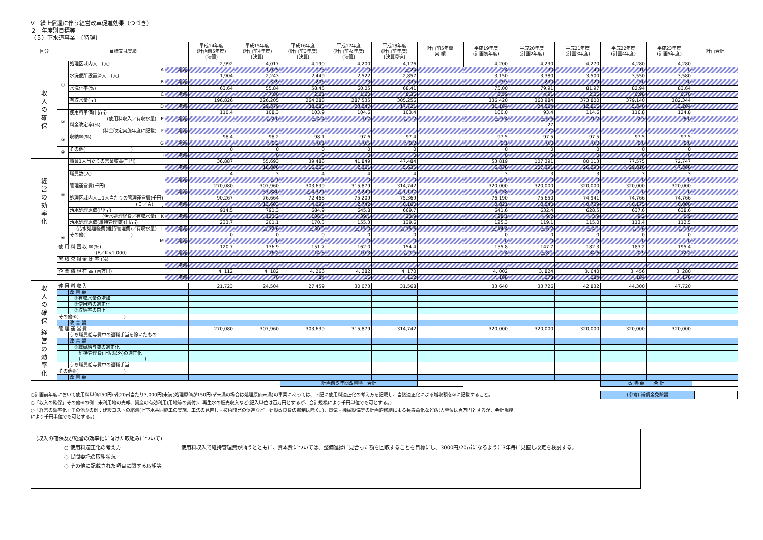Ⅴ　繰上償還に伴う経営改革促進効果（つづき）
２　年度別目標等
（５）下水道事業　〔特環〕
| 区分 | 目標又は実績 | | | 平成14年度 (計画前5年度) (決算) | 平成15年度 (計画前4年度) (決算) | 平成16年度 (計画前3年度) (決算) | 平成17年度 (計画前々年度) (決算) | 平成18年度 (計画前年度) (決算見込) | 計画前5年間 実 績 | 平成19年度 (計画初年度) | 平成20年度 (計画2年度) | 平成21年度 (計画3年度) | 平成22年度 (計画4年度) | 平成23年度 (計画5年度) | 計画合計 |
| --- | --- | --- | --- | --- | --- | --- | --- | --- | --- | --- | --- | --- | --- | --- | --- |
| 収 入 の 確 保 | ① | 処理区域内人口(人) | | 2,992 | 4,017 | 4,190 | 4,200 | 4,176 | | 4,200 | 4,230 | 4,270 | 4,280 | 4,280 | |
| | | A | 増減 | | 1,025 | 173 | 10 | △ 24 | | 24 | 30 | 40 | 10 | 0 | |
| | | 水洗便所設置済人口(人) | | 1,904 | 2,243 | 2,449 | 2,522 | 2,857 | | 3,150 | 3,380 | 3,500 | 3,550 | 3,580 | |
| | | B | 増減 | | 339 | 206 | 73 | 335 | | 293 | 230 | 120 | 50 | 30 | |
| | | 水洗化率(%) | | 63.64 | 55.84 | 58.45 | 60.05 | 68.41 | | 75.00 | 79.91 | 81.97 | 82.94 | 83.64 | |
| | | C | 増減 | | △ 7.80 | 2.61 | 1.60 | 8.36 | | 6.59 | 4.91 | 2.06 | 0.98 | 0.70 | |
| | | 有収水量(㎥) | | 196,826 | 226,205 | 264,288 | 287,535 | 305,256 | | 336,420 | 360,984 | 373,800 | 379,140 | 382,344 | |
| | | D | 増減 | | 29,379 | 38,083 | 23,247 | 17,721 | | 31,164 | 24,564 | 12,816 | 5,340 | 3,204 | |
| | ② | 使用料単価(円/㎥) | | 110.4 | 108.3 | 103.9 | 104.6 | 103.4 | | 100.0 | 93.4 | 114.6 | 116.8 | 124.8 | |
| | | (使用料収入／有収水量) E | 増減 | | △ 2.0 | △ 4.4 | 0.7 | △ 1.2 | | △ 3.4 | △ 6.6 | 21.2 | 2.3 | 8.0 | |
| | | 料金改定率(%) | | — | — | — | — | — | | — | 27 | — | — | — | |
| | | (料金改定実施年度に記載) F | 増減 | — | — | — | — | — | | — | 27 | — | — | — | |
| | ③ | 収納率(%) | | 98.4 | 98.2 | 98.1 | 97.6 | 97.4 | | 97.5 | 97.5 | 97.5 | 97.5 | 97.5 | |
| | | G | 増減 | | △ 0.2 | △ 0.1 | △ 0.5 | △ 0.2 | | 0.1 | 0.0 | 0.0 | 0.0 | 0.0 | |
| | ④ | その他( ) | | 0 | 0 | 0 | 0 | 0 | | 0 | 0 | 0 | 0 | 0 | |
| | | H | 増減 | | 0 | 0 | 0 | 0 | | 0 | 0 | 0 | 0 | 0 | |
| 経 営 の 効 率 化 | ⑤ | 職員1人当たりの営業収益(千円) | | 36,887 | 55,693 | 39,488 | 41,849 | 47,484 | | 53,819 | 107,391 | 80,113 | 77,575 | 72,747 | |
| | | | 増減 | | 18,806 | △ 16,205 | 2,361 | 5,635 | | 6,336 | 107,391 | 26,293 | △ 29,816 | △ 7,366 | |
| | | 職員数(人) | | 4 | 3 | 4 | 4 | 4 | | 3 | 3 | 3 | 3 | 3 | |
| | | | 増減 | | △ 1 | 1 | 0 | 0 | | △ 1 | 0 | 0 | 0 | 0 | |
| | | 管理運営費(千円) | | 270,080 | 307,960 | 303,639 | 315,879 | 314,742 | | 320,000 | 320,000 | 320,000 | 320,000 | 320,000 | |
| | | I | 増減 | | 37,880 | △ 4,321 | 12,240 | △ 1,137 | | 5,258 | 0 | 0 | 0 | 0 | |
| | | 処理区域内人口1人当たりの管理運営費(千円) | | 90.267 | 76.664 | 72.468 | 75.209 | 75.369 | | 76.190 | 75.650 | 74.941 | 74.766 | 74.766 | |
| | | (Ｉ／Ａ) J | 増減 | | △ 13.603 | △ 4.197 | 2.742 | 0.160 | | 0.821 | △ 0.540 | △ 0.709 | △ 0.175 | 0.000 | |
| | | 汚水処理原価(円/㎥) | | 914.5 | 791.3 | 684.9 | 645.8 | 669.7 | | 641.6 | 632.4 | 628.5 | 637.6 | 638.6 | |
| | | (汚水処理経費／有収水量) K | 増減 | | △ 123.2 | △ 106.5 | △ 39.1 | 23.9 | | △ 28.1 | △ 9.2 | △ 3.9 | 9.2 | 0.9 | |
| | | 汚水処理原価(維持管理費)(円/㎥) | | 233.7 | 201.1 | 170.3 | 155.3 | 139.6 | | 125.3 | 119.1 | 115.0 | 113.4 | 112.5 | |
| | | (汚水処理経費(維持管理費)／有収水量) L | 増減 | | △ 32.6 | △ 30.9 | △ 15.0 | △ 15.6 | | △ 14.4 | △ 6.2 | △ 4.1 | △ 1.6 | △ 1.0 | |
| | ⑥ | その他( ) | | 0 | 0 | 0 | 0 | 0 | | 0 | 0 | 0 | 0 | 0 | |
| | | M | 増減 | | 0 | 0 | 0 | 0 | | 0 | 0 | 0 | 0 | 0 | |
| | 使 用 料 回 収 率(%) | | | 120.7 | 136.9 | 151.7 | 162.0 | 154.4 | | 155.8 | 147.7 | 182.3 | 183.2 | 195.4 | |
| | (E／K×1,000) | | 増減 | | 16.2 | 14.8 | 10.3 | △ 7.5 | | 1.4 | △ 8.1 | 34.6 | 0.9 | 12.2 | |
| | 累 積 欠 損 金 比 率 (%) | | | | | | | | | | | | | | |
| | | | 増減 | | | | | | | | | | | | |
| | 企 業 債 現 在 高 (百万円) | | | 4, 112 | 4, 182 | 4, 266 | 4, 282 | 4, 170 | | 4, 002 | 3, 824 | 3, 640 | 3, 456 | 3, 280 | |
| | | | 増減 | | 70 | 84 | 16 | △ 112 | | △ 168 | △ 178 | △ 184 | △ 184 | △ 176 | |
| 収 入 の 確 保 | 使 用 料 収 入 | | 21,723 | 24,504 | 27,459 | 30,073 | 31,568 | | 33,640 | 33,726 | 42,832 | 44,300 | 47,720 | |
| | | 改 善 額 | | | | | | | | | | | | |
| | | ①有収水量の増加 | | | | | | | | | | | | |
| | | ②使用料の適正化 | | | | | | | | | | | | |
| | | ③収納率の向上 | | | | | | | | | | | | |
| | その他④( ) | | | | | | | | | | | | | |
| | | 改 善 額 | | | | | | | | | | | | |
| 経 営 の 効 率 化 | 管 理 運 営 費 | | 270,080 | 307,960 | 303,639 | 315,879 | 314,742 | | 320,000 | 320,000 | 320,000 | 320,000 | 320,000 | |
| | | うち職員給与費中の退職手当を除いたもの | | | | | | | | | | | | |
| | | 改 善 額 | | | | | | | | | | | | |
| | | ⑤職員給与費の適正化 | | | | | | | | | | | | |
| | | 維持管理費(上記以外)の適正化 ( ) | | | | | | | | | | | | |
| | | うち職員給与費中の退職手当 | | | | | | | | | | | | |
| | その他⑥( ) | | | | | | | | | | | | | |
| | | 改 善 額 | | | | | | | | | | | | |
| | | | | | 計画前５年間改善額 合計 | | | | | | | 改 善 額 合 計 | | |
○計画前年度において使用料単価150円/㎥(20㎥当たり3,000円)未満(処理原価が150円/㎥未満の場合は処理原価未満)の事業にあっては、下記に使用料適正化の考え方を記載し、当該適正化による増収額を②に記載すること。
○「収入の確保」その他④の例：未利用地の売却、資産の有効利用(用地等の貸付)、再生水の販売収入など(記入単位は百万円とするが、会計規模により千円単位でも可とする。)
○「経営の効率化」その他⑥の例：建設コストの縮減(上下水共同施工の実施、工法の見直し・技術開発の促進など。建設改良費の抑制は除く。)、電気・機械設備等の計画的修繕による長寿命化など(記入単位は百万円とするが、会計規模により千円単位でも可とする。)
| (参考) 補償金免除額 | |
(収入の確保及び経営の効率化に向けた取組みについて)
○ 使用料適正化の考え方 使用料収入で維持管理費が賄うとともに、資本費については、整備進捗に見合った額を回収することを目標にし、3000円/20㎥になるように3年毎に見直し改定を検討する。
○ 民間委託の取組状況
○ その他に記載された項目に関する取組等